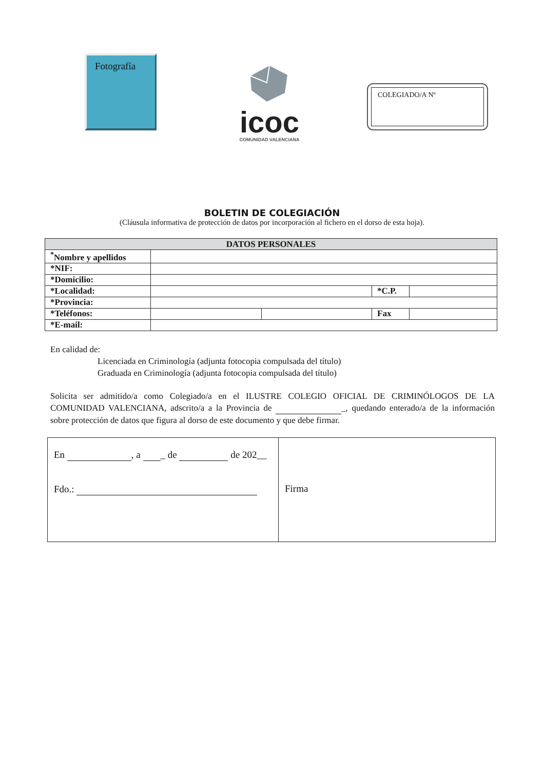Fotografía
icoc
COMUNIDAD VALENCIANA
COLEGIADO/A Nº
BOLETIN DE COLEGIACIÓN
(Cláusula informativa de protección de datos por incorporación al fichero en el dorso de esta hoja).
| DATOS PERSONALES | | | | |
| --- | --- | --- | --- | --- |
| <sup>*</sup> Nombre y apellidos | | | | |
| *NIF: | | | | |
| *Domicilio: | | | | |
| *Localidad: | | | *C.P. | |
| *Provincia: | | | | |
| *Teléfonos: | | | Fax | |
| *E-mail: | | | | |
En calidad de:
Licenciada en Criminología (adjunta fotocopia compulsada del título)
Graduada en Criminología (adjunta fotocopia compulsada del título)
Solicita ser admitido/a como Colegiado/a en el ILUSTRE COLEGIO OFICIAL DE CRIMINÓLOGOS DE LA COMUNIDAD VALENCIANA, adscrito/a a la Provincia de _, quedando enterado/a de la información sobre protección de datos que figura al dorso de este documento y que debe firmar.
| En , a _ de de 202__ Fdo.: | Firma |